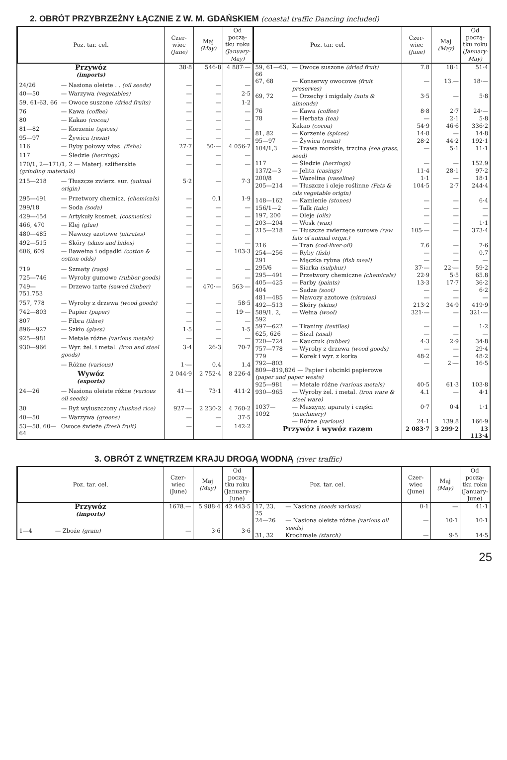2. OBRÓT PRZYBRZEŻNY ŁĄCZNIE Z W. M. GDAŃSKIEM (coastal traffic Dancing included)
| Poz. tar. cel. | | Czer-wiec (June) | Maj (May) | Od począ-tku roku (January-May) |
| --- | --- | --- | --- | --- |
| Przywóz (imports) | | 38·8 | 546·8 | 4 887·— |
| 24/26 | — Nasiona oleiste . . (oil seeds) | — | — | — |
| 40—50 | — Warzywa (vegetables) | — | — | 2·5 |
| 59. 61-63. 66 | — Owoce suszone (dried fruits) | — | — | 1·2 |
| 76 | — Kawa (coffee) | — | — | — |
| 80 | — Kakao (cocoa) | — | — | — |
| 81—82 | — Korzenie (spices) | — | — | — |
| 95—97 | — Żywica (resin) | — | — | — |
| 116 | — Ryby połowy włas. (fishe) | 27·7 | 50·— | 4 056·7 |
| 117 | — Śledzie (herrings) | — | — | — |
| 170/1, 2—171/1, 2 — Materj. szlifierskie (grinding materials) | | — | — | — |
| 215—218 | — Tłuszcze zwierz. sur. (animal origin) | 5·2 | — | 7·3 |
| 295—491 | — Przetwory chemicz. (chemicals) | — | 0.1 | 1·9 |
| 299/18 | — Soda (soda) | — | — | — |
| 429—454 | — Artykuły kosmet. (cosmetics) | — | — | — |
| 466, 470 | — Klej (glue) | — | — | — |
| 480—485 | — Nawozy azotowe (nitrates) | — | — | — |
| 492—515 | — Skóry (skins and hides) | — | — | — |
| 606, 609 | — Bawełna i odpadki (cotton & cotton odds) | — | — | 103·3 |
| 719 | — Szmaty (rags) | — | — | — |
| 725—746 | — Wyroby gumowe (rubber goods) | — | — | — |
| 749—751.753 | — Drzewo tarte (sawed timber) | — | 470·— | 563·— |
| 757, 778 | — Wyroby z drzewa (wood goods) | — | — | 58·5 |
| 742—803 | — Papier (paper) | — | — | 19·— |
| 807 | — Fibra (fibre) | — | — | — |
| 896—927 | — Szkło (glass) | 1·5 | — | 1·5 |
| 925—981 | — Metale różne (various metals) | — | — | — |
| 930—966 | — Wyr. żel. i metal. (iron and steel goods) | 3·4 | 26·3 | 70·7 |
| | — Różne (various) | 1·— | 0.4 | 1.4 |
| Wywóz (exports) | | 2 044·9 | 2 752·4 | 8 226·4 |
| 24—26 | — Nasiona oleiste różne (various oil seeds) | 41·— | 73·1 | 411·2 |
| 30 | — Ryż wyluszczony (husked rice) | 927·— | 2 230·2 | 4 760·2 |
| 40—50 | — Warzywa (greens) | — | — | 37·5 |
| 53—58. 60—64 | Owoce świeże (fresh fruit) | — | — | 142·2 |
| Poz. tar. cel. | | Czer-wiec (June) | Maj (May) | Od począ-tku roku (January-May) |
| --- | --- | --- | --- | --- |
| 59, 61—63, 66 | — Owoce suszone (dried fruit) | 7.8 | 18·1 | 51·4 |
| 67, 68 | — Konserwy owocowe (fruit preserves) | — | 13.— | 18·— |
| 69, 72 | — Orzechy i migdały (nuts & almonds) | 3·5 | — | 5·8 |
| 76 | — Kawa (coffee) | 8·8 | 2·7 | 24·— |
| 78 | — Herbata (tea) | — | 2·1 | 5·8 |
| | Kakao (cocoa) | 54·9 | 46·6 | 336·2 |
| 81, 82 | — Korzenie (spices) | 14·8 | — | 14·8 |
| 95—97 | — Żywica (resin) | 28·2 | 44·2 | 192·1 |
| 104/1,3 | — Trawa morskie, trzcina (sea grass, seed) | — | 5·1 | 11·1 |
| 117 | — Śledzie (herrings) | — | — | 152.9 |
| 137/2—3 | — Jelita (casings) | 11·4 | 28·1 | 97·2 |
| 200/8 | — Wazelina (vaseline) | 1·1 | — | 18·1 |
| 205—214 | — Tłuszcze i oleje roślinne (Fats & oils vegetable origin) | 104·5 | 2·7 | 244·4 |
| 148—162 | — Kamienie (stones) | — | — | 6·4 |
| 156/1—2 | — Talk (talc) | — | — | — |
| 197, 200 | — Oleje (oils) | — | — | — |
| 203—204 | — Wosk (wax) | — | — | 1·1 |
| 215—218 | — Tłuszcze zwierzęce surowe (raw fats of animal orign.) | 105·— | — | 373·4 |
| 216 | — Tran (cod-liver-oil) | 7.6 | — | 7·6 |
| 254—256 | — Ryby (fish) | — | — | 0.7 |
| 291 | — Mączka rybna (fish meal) | — | — | — |
| 295/6 | — Siarka (sulphur) | 37·— | 22·— | 59·2 |
| 295—491 | — Przetwory chemiczne (chemicals) | 22·9 | 5·5 | 65.8 |
| 405—425 | — Farby (paints) | 13·3 | 17·7 | 36·2 |
| 404 | — Sadze (soot) | — | — | 6·2 |
| 481—485 | — Nawozy azotowe (nitrates) | — | — | — |
| 492—513 | — Skóry (skins) | 213·2 | 34·9 | 419·9 |
| 589/1. 2, 592 | — Wełna (wool) | 321·— | — | 321·— |
| 597—622 | — Tkaniny (textiles) | — | — | 1·2 |
| 625, 626 | — Sizal (sisal) | — | — | — |
| 720—724 | — Kauczuk (rubber) | 4·3 | 2·9 | 34·8 |
| 757—778 | — Wyroby z drzewa (wood goods) | — | — | 29·4 |
| 779 | — Korek i wyr. z korka | 48·2 | — | 48·2 |
| 792—803 809—819,826 — Papier i obcinki papierowe (paper and paper weste) | | — | 2·— | 16·5 |
| 925—981 | — Metale różne (various metals) | 40·5 | 61·3 | 103·8 |
| 930—965 | — Wyroby żel. i metal. (iron ware & steel ware) | 4.1 | — | 4·1 |
| 1037—1092 | — Maszyny, aparaty i części (machinery) | 0·7 | 0·4 | 1·1 |
| | — Różne (various) | 24·1 | 139.8 | 166·9 |
| Przywóz i wywóz razem | | 2 083·7 | 3 299·2 | 13 113·4 |
3. OBRÓT Z WNĘTRZEM KRAJU DROGĄ WODNĄ (river traffic)
| Poz. tar. cel. | | Czer-wiec (June) | Maj (May) | Od począ-tku roku (January-June) |
| --- | --- | --- | --- | --- |
| Przywóz (imports) | | 1678.— | 5 988·4 | 42 443·5 |
| 1—4 | — Zboże (grain) | — | 3·6 | 3·6 |
| Poz. tar. cel. | | Czer-wiec (June) | Maj (May) | Od począ-tku roku (January-June) |
| --- | --- | --- | --- | --- |
| 17, 23, 25 | — Nasiona (seeds various) | 0·1 | — | 41·1 |
| 24—26 | — Nasiona oleiste różne (various oil seeds) | — | 10·1 | 10·1 |
| 31, 32 | Krochmale (starch) | — | 9·5 | 14·5 |
25